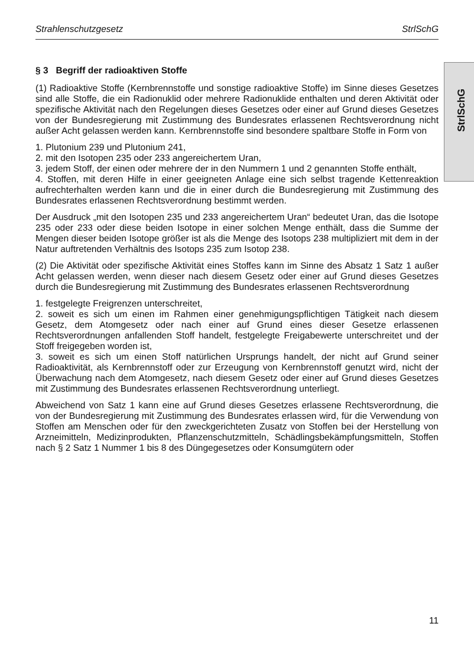Strahlenschutzgesetz StrlSchG
StrlSchG
§ 3 Begriff der radioaktiven Stoffe
(1) Radioaktive Stoffe (Kernbrennstoffe und sonstige radioaktive Stoffe) im Sinne dieses Gesetzes sind alle Stoffe, die ein Radionuklid oder mehrere Radionuklide enthalten und deren Aktivität oder spezifische Aktivität nach den Regelungen dieses Gesetzes oder einer auf Grund dieses Gesetzes von der Bundesregierung mit Zustimmung des Bundesrates erlassenen Rechtsverordnung nicht außer Acht gelassen werden kann. Kernbrennstoffe sind besondere spaltbare Stoffe in Form von
1. Plutonium 239 und Plutonium 241,
2. mit den Isotopen 235 oder 233 angereichertem Uran,
3. jedem Stoff, der einen oder mehrere der in den Nummern 1 und 2 genannten Stoffe enthält,
4. Stoffen, mit deren Hilfe in einer geeigneten Anlage eine sich selbst tragende Kettenreaktion aufrechterhalten werden kann und die in einer durch die Bundesregierung mit Zustimmung des Bundesrates erlassenen Rechtsverordnung bestimmt werden.
Der Ausdruck „mit den Isotopen 235 und 233 angereichertem Uran“ bedeutet Uran, das die Isotope 235 oder 233 oder diese beiden Isotope in einer solchen Menge enthält, dass die Summe der Mengen dieser beiden Isotope größer ist als die Menge des Isotops 238 multipliziert mit dem in der Natur auftretenden Verhältnis des Isotops 235 zum Isotop 238.
(2) Die Aktivität oder spezifische Aktivität eines Stoffes kann im Sinne des Absatz 1 Satz 1 außer Acht gelassen werden, wenn dieser nach diesem Gesetz oder einer auf Grund dieses Gesetzes durch die Bundesregierung mit Zustimmung des Bundesrates erlassenen Rechtsverordnung
1. festgelegte Freigrenzen unterschreitet,
2. soweit es sich um einen im Rahmen einer genehmigungspflichtigen Tätigkeit nach diesem Gesetz, dem Atomgesetz oder nach einer auf Grund eines dieser Gesetze erlassenen Rechtsverordnungen anfallenden Stoff handelt, festgelegte Freigabewerte unterschreitet und der Stoff freigegeben worden ist,
3. soweit es sich um einen Stoff natürlichen Ursprungs handelt, der nicht auf Grund seiner Radioaktivität, als Kernbrennstoff oder zur Erzeugung von Kernbrennstoff genutzt wird, nicht der Überwachung nach dem Atomgesetz, nach diesem Gesetz oder einer auf Grund dieses Gesetzes mit Zustimmung des Bundesrates erlassenen Rechtsverordnung unterliegt.
Abweichend von Satz 1 kann eine auf Grund dieses Gesetzes erlassene Rechtsverordnung, die von der Bundesregierung mit Zustimmung des Bundesrates erlassen wird, für die Verwendung von Stoffen am Menschen oder für den zweckgerichteten Zusatz von Stoffen bei der Herstellung von Arzneimitteln, Medizinprodukten, Pflanzenschutzmitteln, Schädlingsbekämpfungsmitteln, Stoffen nach § 2 Satz 1 Nummer 1 bis 8 des Düngegesetzes oder Konsumgütern oder
11